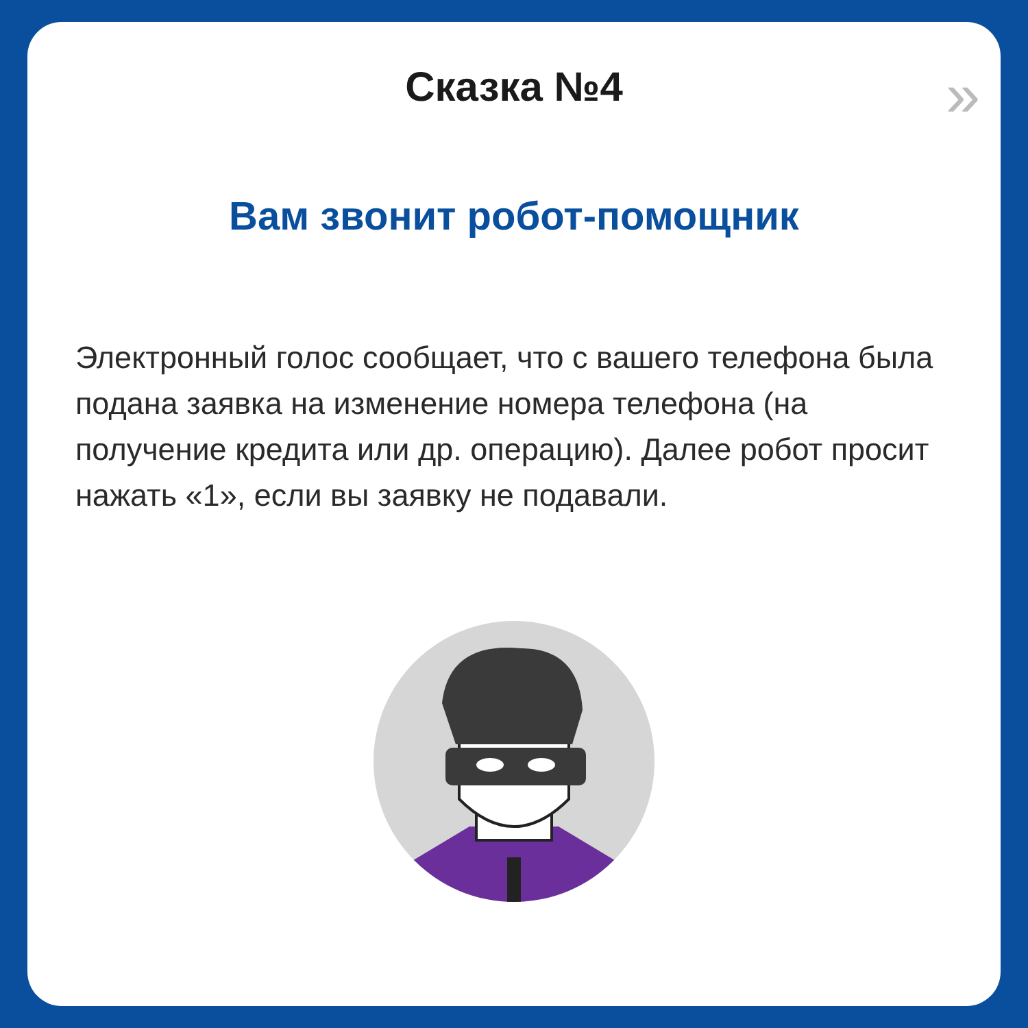»
Сказка №4
Вам звонит робот-помощник
Электронный голос сообщает, что с вашего телефона была подана заявка на изменение номера телефона (на получение кредита или др. операцию). Далее робот просит нажать «1», если вы заявку не подавали.